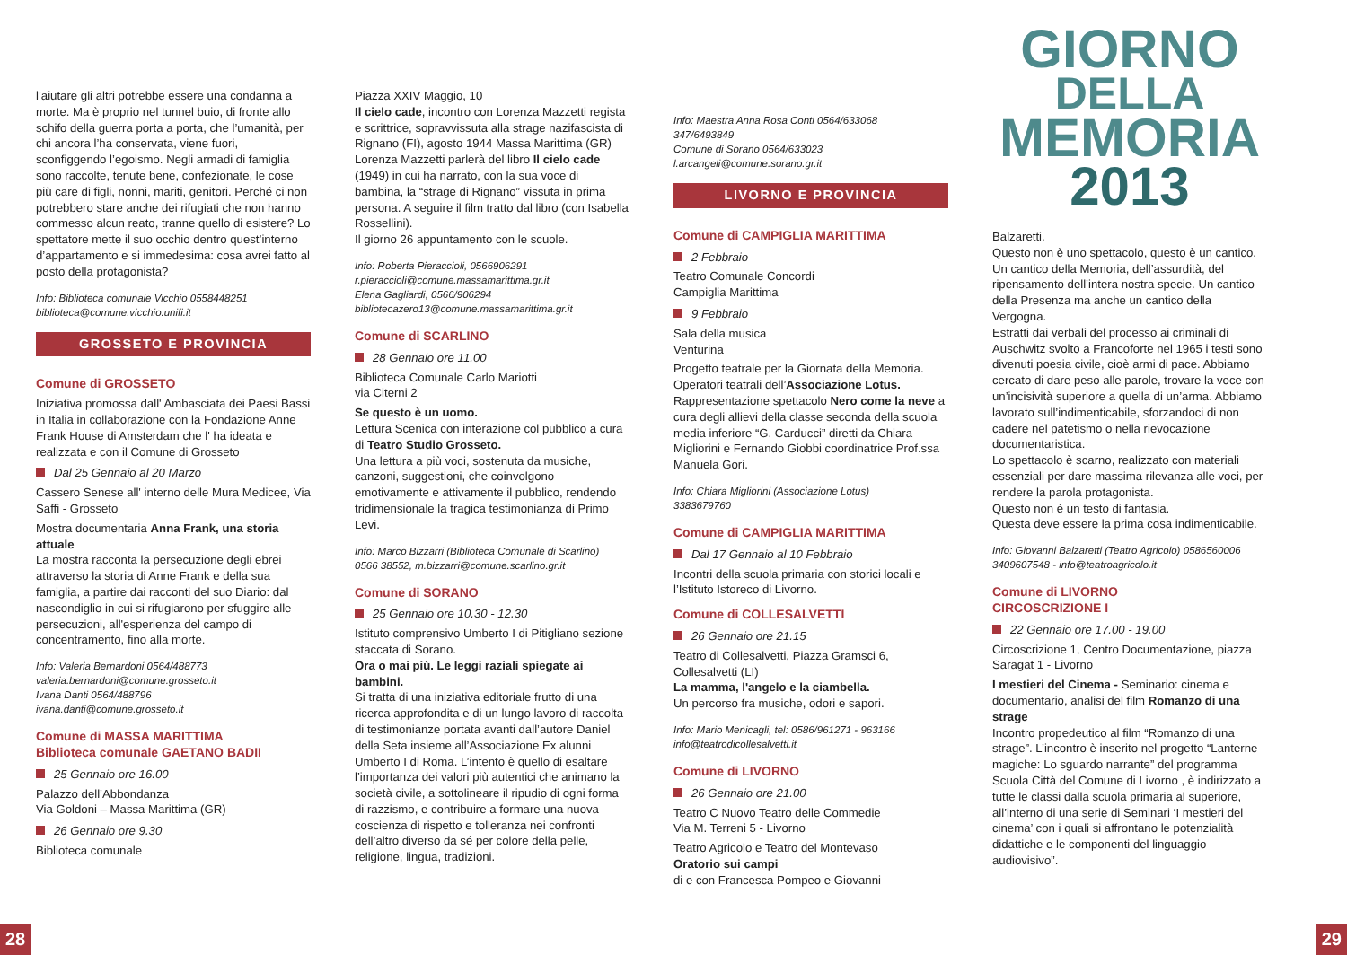l’aiutare gli altri potrebbe essere una condanna a morte. Ma è proprio nel tunnel buio, di fronte allo schifo della guerra porta a porta, che l’umanità, per chi ancora l’ha conservata, viene fuori, sconfiggendo l’egoismo. Negli armadi di famiglia sono raccolte, tenute bene, confezionate, le cose più care di figli, nonni, mariti, genitori. Perché ci non potrebbero stare anche dei rifugiati che non hanno commesso alcun reato, tranne quello di esistere? Lo spettatore mette il suo occhio dentro quest’interno d’appartamento e si immedesima: cosa avrei fatto al posto della protagonista?
Info: Biblioteca comunale Vicchio 0558448251
biblioteca@comune.vicchio.unifi.it
GROSSETO E PROVINCIA
Comune di GROSSETO
Iniziativa promossa dall' Ambasciata dei Paesi Bassi in Italia in collaborazione con la Fondazione Anne Frank House di Amsterdam che l' ha ideata e realizzata e con il Comune di Grosseto
Dal 25 Gennaio al 20 Marzo
Cassero Senese all' interno delle Mura Medicee, Via Saffi - Grosseto
Mostra documentaria Anna Frank, una storia attuale
La mostra racconta la persecuzione degli ebrei attraverso la storia di Anne Frank e della sua famiglia, a partire dai racconti del suo Diario: dal nascondiglio in cui si rifugiarono per sfuggire alle persecuzioni, all'esperienza del campo di concentramento, fino alla morte.
Info: Valeria Bernardoni 0564/488773
valeria.bernardoni@comune.grosseto.it
Ivana Danti 0564/488796
ivana.danti@comune.grosseto.it
Comune di MASSA MARITTIMA
Biblioteca comunale GAETANO BADII
25 Gennaio ore 16.00
Palazzo dell’Abbondanza
Via Goldoni – Massa Marittima (GR)
26 Gennaio ore 9.30
Biblioteca comunale
Piazza XXIV Maggio, 10
Il cielo cade, incontro con Lorenza Mazzetti regista e scrittrice, sopravvissuta alla strage nazifascista di Rignano (FI), agosto 1944 Massa Marittima (GR)
Lorenza Mazzetti parlerà del libro Il cielo cade (1949) in cui ha narrato, con la sua voce di bambina, la “strage di Rignano” vissuta in prima persona. A seguire il film tratto dal libro (con Isabella Rossellini).
Il giorno 26 appuntamento con le scuole.
Info: Roberta Pieraccioli, 0566906291
r.pieraccioli@comune.massamarittima.gr.it
Elena Gagliardi, 0566/906294
bibliotecazero13@comune.massamarittima.gr.it
Comune di SCARLINO
28 Gennaio ore 11.00
Biblioteca Comunale Carlo Mariotti
via Citerni 2
Se questo è un uomo.
Lettura Scenica con interazione col pubblico a cura di Teatro Studio Grosseto.
Una lettura a più voci, sostenuta da musiche, canzoni, suggestioni, che coinvolgono emotivamente e attivamente il pubblico, rendendo tridimensionale la tragica testimonianza di Primo Levi.
Info: Marco Bizzarri (Biblioteca Comunale di Scarlino)
0566 38552, m.bizzarri@comune.scarlino.gr.it
Comune di SORANO
25 Gennaio ore 10.30 - 12.30
Istituto comprensivo Umberto I di Pitigliano sezione staccata di Sorano.
Ora o mai più. Le leggi raziali spiegate ai bambini.
Si tratta di una iniziativa editoriale frutto di una ricerca approfondita e di un lungo lavoro di raccolta di testimonianze portata avanti dall’autore Daniel della Seta insieme all’Associazione Ex alunni Umberto I di Roma. L’intento è quello di esaltare l’importanza dei valori più autentici che animano la società civile, a sottolineare il ripudio di ogni forma di razzismo, e contribuire a formare una nuova coscienza di rispetto e tolleranza nei confronti dell’altro diverso da sé per colore della pelle, religione, lingua, tradizioni.
Info: Maestra Anna Rosa Conti 0564/633068
347/6493849
Comune di Sorano 0564/633023
l.arcangeli@comune.sorano.gr.it
LIVORNO E PROVINCIA
Comune di CAMPIGLIA MARITTIMA
2 Febbraio
Teatro Comunale Concordi
Campiglia Marittima
9 Febbraio
Sala della musica
Venturina
Progetto teatrale per la Giornata della Memoria. Operatori teatrali dell’Associazione Lotus. Rappresentazione spettacolo Nero come la neve a cura degli allievi della classe seconda della scuola media inferiore “G. Carducci” diretti da Chiara Migliorini e Fernando Giobbi coordinatrice Prof.ssa Manuela Gori.
Info: Chiara Migliorini (Associazione Lotus)
3383679760
Comune di CAMPIGLIA MARITTIMA
Dal 17 Gennaio al 10 Febbraio
Incontri della scuola primaria con storici locali e l’Istituto Istoreco di Livorno.
Comune di COLLESALVETTI
26 Gennaio ore 21.15
Teatro di Collesalvetti, Piazza Gramsci 6, Collesalvetti (LI)
La mamma, l'angelo e la ciambella.
Un percorso fra musiche, odori e sapori.
Info: Mario Menicagli, tel: 0586/961271 - 963166
info@teatrodicollesalvetti.it
Comune di LIVORNO
26 Gennaio ore 21.00
Teatro C Nuovo Teatro delle Commedie
Via M. Terreni 5 - Livorno
Teatro Agricolo e Teatro del Montevaso
Oratorio sui campi
di e con Francesca Pompeo e Giovanni
GIORNO
DELLA
MEMORIA
2013
Balzaretti.
Questo non è uno spettacolo, questo è un cantico. Un cantico della Memoria, dell’assurdità, del ripensamento dell’intera nostra specie. Un cantico della Presenza ma anche un cantico della Vergogna.
Estratti dai verbali del processo ai criminali di Auschwitz svolto a Francoforte nel 1965 i testi sono divenuti poesia civile, cioè armi di pace. Abbiamo cercato di dare peso alle parole, trovare la voce con un’incisività superiore a quella di un’arma. Abbiamo lavorato sull’indimenticabile, sforzandoci di non cadere nel patetismo o nella rievocazione documentaristica.
Lo spettacolo è scarno, realizzato con materiali essenziali per dare massima rilevanza alle voci, per rendere la parola protagonista.
Questo non è un testo di fantasia.
Questa deve essere la prima cosa indimenticabile.
Info: Giovanni Balzaretti (Teatro Agricolo) 0586560006
3409607548 - info@teatroagricolo.it
Comune di LIVORNO
CIRCOSCRIZIONE I
22 Gennaio ore 17.00 - 19.00
Circoscrizione 1, Centro Documentazione, piazza Saragat 1 - Livorno
I mestieri del Cinema - Seminario: cinema e documentario, analisi del film Romanzo di una strage
Incontro propedeutico al film “Romanzo di una strage”. L’incontro è inserito nel progetto “Lanterne magiche: Lo sguardo narrante” del programma Scuola Città del Comune di Livorno , è indirizzato a tutte le classi dalla scuola primaria al superiore, all’interno di una serie di Seminari ‘I mestieri del cinema’ con i quali si affrontano le potenzialità didattiche e le componenti del linguaggio audiovisivo”.
28 29